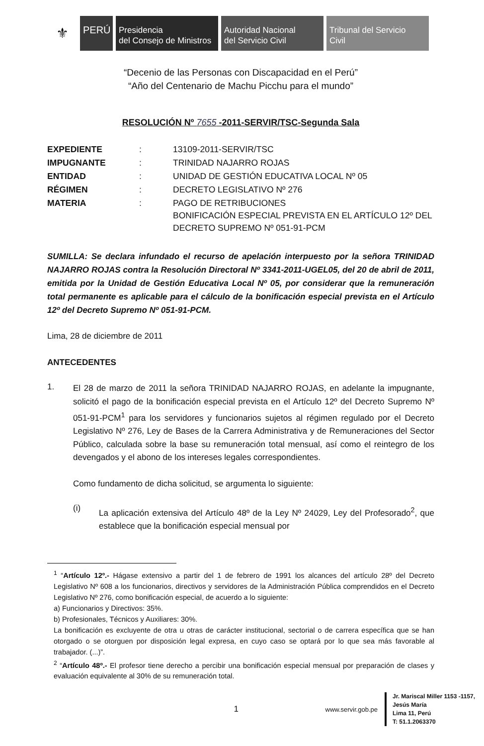⚜
PERÚ
Presidencia
del Consejo de Ministros
Autoridad Nacional
del Servicio Civil
Tribunal del Servicio
Civil
“Decenio de las Personas con Discapacidad en el Perú”
“Año del Centenario de Machu Picchu para el mundo”
RESOLUCIÓN Nº 7655 -2011-SERVIR/TSC-Segunda Sala
| EXPEDIENTE | : | 13109-2011-SERVIR/TSC |
| IMPUGNANTE | : | TRINIDAD NAJARRO ROJAS |
| ENTIDAD | : | UNIDAD DE GESTIÓN EDUCATIVA LOCAL Nº 05 |
| RÉGIMEN | : | DECRETO LEGISLATIVO Nº 276 |
| MATERIA | : | PAGO DE RETRIBUCIONES BONIFICACIÓN ESPECIAL PREVISTA EN EL ARTÍCULO 12º DEL DECRETO SUPREMO Nº 051-91-PCM |
SUMILLA: Se declara infundado el recurso de apelación interpuesto por la señora TRINIDAD NAJARRO ROJAS contra la Resolución Directoral Nº 3341-2011-UGEL05, del 20 de abril de 2011, emitida por la Unidad de Gestión Educativa Local Nº 05, por considerar que la remuneración total permanente es aplicable para el cálculo de la bonificación especial prevista en el Artículo 12º del Decreto Supremo Nº 051-91-PCM.
Lima, 28 de diciembre de 2011
ANTECEDENTES
1.
El 28 de marzo de 2011 la señora TRINIDAD NAJARRO ROJAS, en adelante la impugnante, solicitó el pago de la bonificación especial prevista en el Artículo 12º del Decreto Supremo Nº 051-91-PCM<sup>1</sup> para los servidores y funcionarios sujetos al régimen regulado por el Decreto Legislativo Nº 276, Ley de Bases de la Carrera Administrativa y de Remuneraciones del Sector Público, calculada sobre la base su remuneración total mensual, así como el reintegro de los devengados y el abono de los intereses legales correspondientes.
Como fundamento de dicha solicitud, se argumenta lo siguiente:
(i)
La aplicación extensiva del Artículo 48º de la Ley Nº 24029, Ley del Profesorado<sup>2</sup>, que establece que la bonificación especial mensual por
<sup>1</sup> “Artículo 12º.- Hágase extensivo a partir del 1 de febrero de 1991 los alcances del artículo 28º del Decreto Legislativo Nº 608 a los funcionarios, directivos y servidores de la Administración Pública comprendidos en el Decreto Legislativo Nº 276, como bonificación especial, de acuerdo a lo siguiente:
a) Funcionarios y Directivos: 35%.
b) Profesionales, Técnicos y Auxiliares: 30%.
La bonificación es excluyente de otra u otras de carácter institucional, sectorial o de carrera específica que se han otorgado o se otorguen por disposición legal expresa, en cuyo caso se optará por lo que sea más favorable al trabajador. (...)”.
<sup>2</sup> “Artículo 48º.- El profesor tiene derecho a percibir una bonificación especial mensual por preparación de clases y evaluación equivalente al 30% de su remuneración total.
1
www.servir.gob.pe
Jr. Mariscal Miller 1153 -1157,
Jesús María
Lima 11, Perú
T: 51.1.2063370